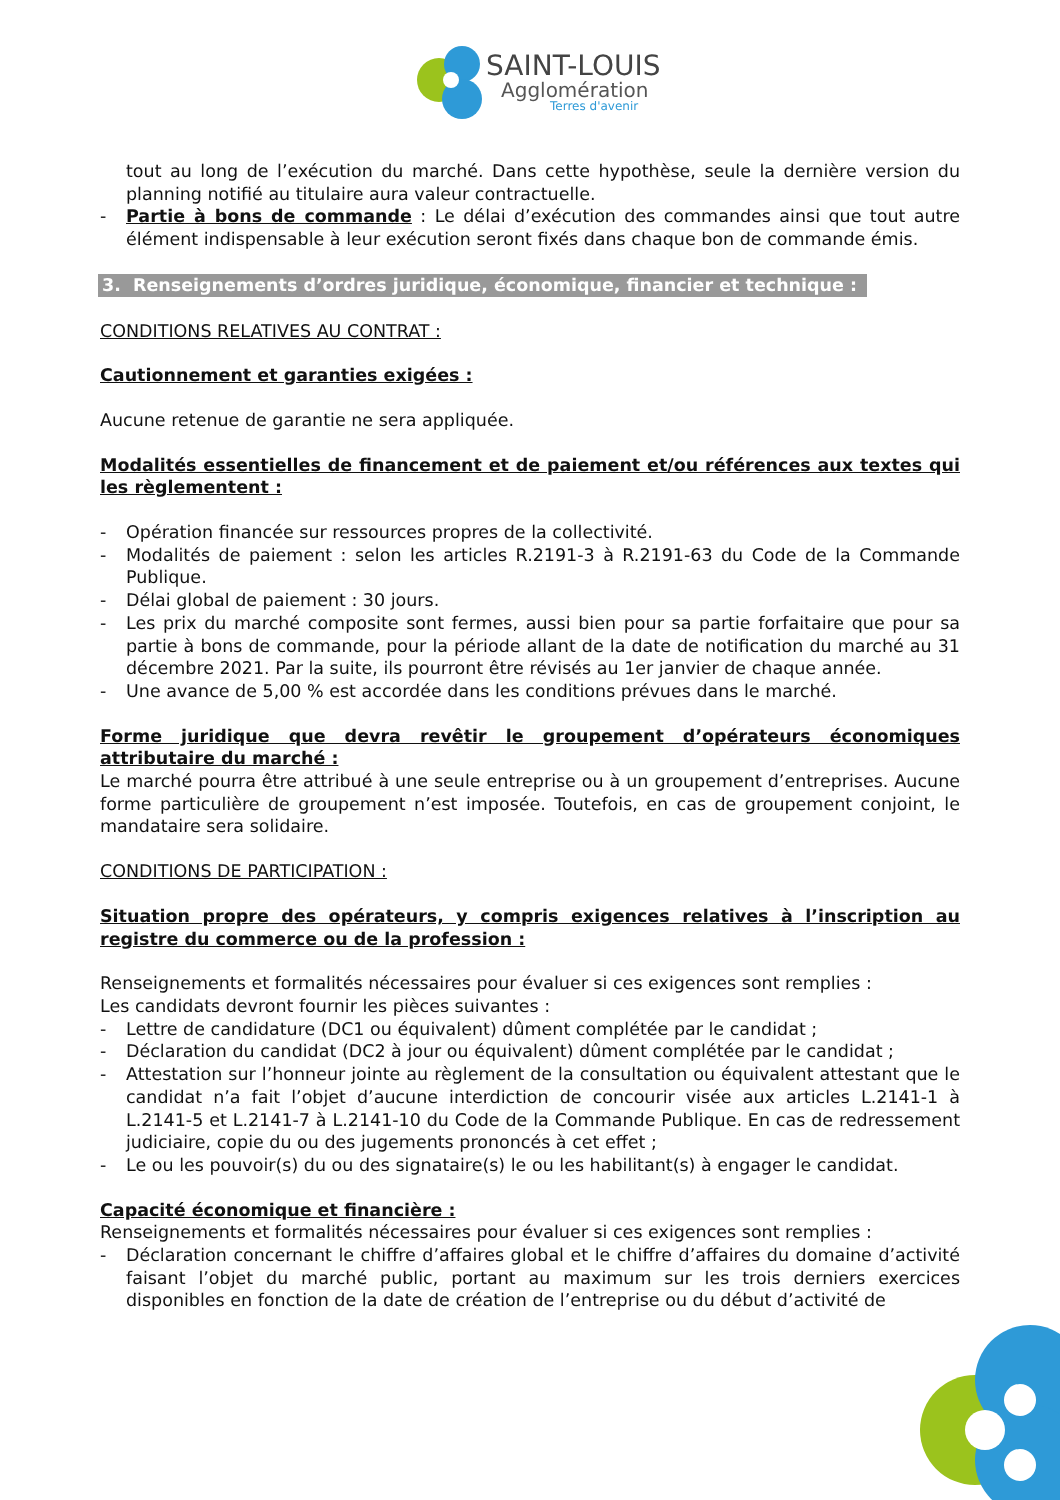SAINT-LOUIS
Agglomération
Terres d'avenir
tout au long de l’exécution du marché. Dans cette hypothèse, seule la dernière version du planning notifié au titulaire aura valeur contractuelle.
- Partie à bons de commande : Le délai d’exécution des commandes ainsi que tout autre élément indispensable à leur exécution seront fixés dans chaque bon de commande émis.
3. Renseignements d’ordres juridique, économique, financier et technique :
CONDITIONS RELATIVES AU CONTRAT :
Cautionnement et garanties exigées :
Aucune retenue de garantie ne sera appliquée.
Modalités essentielles de financement et de paiement et/ou références aux textes qui les règlementent :
- Opération financée sur ressources propres de la collectivité.
- Modalités de paiement : selon les articles R.2191-3 à R.2191-63 du Code de la Commande Publique.
- Délai global de paiement : 30 jours.
- Les prix du marché composite sont fermes, aussi bien pour sa partie forfaitaire que pour sa partie à bons de commande, pour la période allant de la date de notification du marché au 31 décembre 2021. Par la suite, ils pourront être révisés au 1er janvier de chaque année.
- Une avance de 5,00 % est accordée dans les conditions prévues dans le marché.
Forme juridique que devra revêtir le groupement d’opérateurs économiques attributaire du marché :
Le marché pourra être attribué à une seule entreprise ou à un groupement d’entreprises. Aucune forme particulière de groupement n’est imposée. Toutefois, en cas de groupement conjoint, le mandataire sera solidaire.
CONDITIONS DE PARTICIPATION :
Situation propre des opérateurs, y compris exigences relatives à l’inscription au registre du commerce ou de la profession :
Renseignements et formalités nécessaires pour évaluer si ces exigences sont remplies :
Les candidats devront fournir les pièces suivantes :
- Lettre de candidature (DC1 ou équivalent) dûment complétée par le candidat ;
- Déclaration du candidat (DC2 à jour ou équivalent) dûment complétée par le candidat ;
- Attestation sur l’honneur jointe au règlement de la consultation ou équivalent attestant que le candidat n’a fait l’objet d’aucune interdiction de concourir visée aux articles L.2141-1 à L.2141-5 et L.2141-7 à L.2141-10 du Code de la Commande Publique. En cas de redressement judiciaire, copie du ou des jugements prononcés à cet effet ;
- Le ou les pouvoir(s) du ou des signataire(s) le ou les habilitant(s) à engager le candidat.
Capacité économique et financière :
Renseignements et formalités nécessaires pour évaluer si ces exigences sont remplies :
- Déclaration concernant le chiffre d’affaires global et le chiffre d’affaires du domaine d’activité faisant l’objet du marché public, portant au maximum sur les trois derniers exercices disponibles en fonction de la date de création de l’entreprise ou du début d’activité de